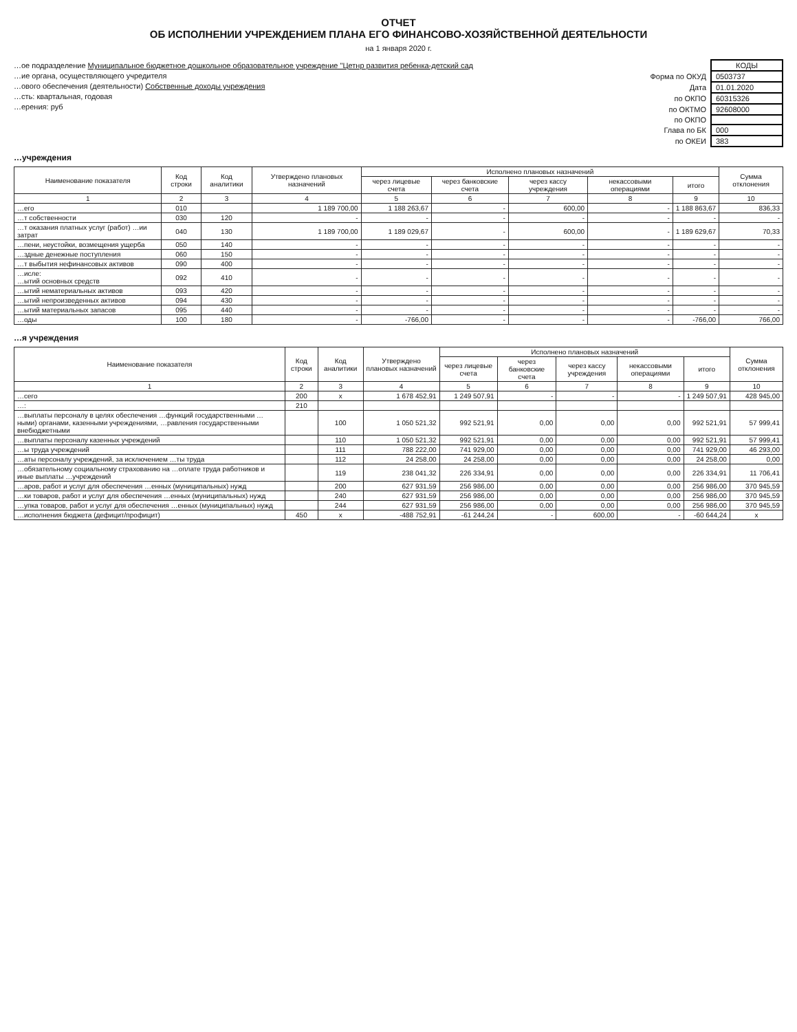ОТЧЕТ
ОБ ИСПОЛНЕНИИ УЧРЕЖДЕНИЕМ ПЛАНА ЕГО ФИНАНСОВО-ХОЗЯЙСТВЕННОЙ ДЕЯТЕЛЬНОСТИ
на 1 января 2020 г.
…ое подразделение Муниципальное бюджетное дошкольное образовательное учреждение "Цетнр развития ребенка-детский сад
…ие органа, осуществляющего учредителя
…ового обеспечения (деятельности) Собственные доходы учреждения
…сть: квартальная, годовая
…ерения: руб
| | КОДЫ |
| Форма по ОКУД | 0503737 |
| Дата | 01.01.2020 |
| по ОКПО | 60315326 |
| по ОКТМО | 92608000 |
| по ОКПО | |
| Глава по БК | 000 |
| по ОКЕИ | 383 |
…учреждения
| Наименование показателя | Код строки | Код аналитики | Утверждено плановых назначений | Исполнено плановых назначений | | | | | Сумма отклонения |
| --- | --- | --- | --- | --- | --- | --- | --- | --- | --- |
| | | | | через лицевые счета | через банковские счета | через кассу учреждения | некассовыми операциями | итого | |
| 1 | 2 | 3 | 4 | 5 | 6 | 7 | 8 | 9 | 10 |
| …его | 010 | | 1 189 700,00 | 1 188 263,67 | - | 600,00 | - | 1 188 863,67 | 836,33 |
| …т собственности | 030 | 120 | - | - | - | - | - | - | - |
| …т оказания платных услуг (работ) …ии затрат | 040 | 130 | 1 189 700,00 | 1 189 029,67 | - | 600,00 | - | 1 189 629,67 | 70,33 |
| …пени, неустойки, возмещения ущерба | 050 | 140 | - | - | - | - | - | - | - |
| …здные денежные поступления | 060 | 150 | - | - | - | - | - | - | - |
| …т выбытия нефинансовых активов | 090 | 400 | - | - | - | - | - | - | - |
| …исле: …ытий основных средств | 092 | 410 | - | - | - | - | - | - | - |
| …ытий нематериальных активов | 093 | 420 | - | - | - | - | - | - | - |
| …ытий непроизведенных активов | 094 | 430 | - | - | - | - | - | - | - |
| …ытий материальных запасов | 095 | 440 | - | - | - | - | - | - | - |
| …оды | 100 | 180 | - | -766,00 | - | - | - | -766,00 | 766,00 |
…я учреждения
| Наименование показателя | Код строки | Код аналитики | Утверждено плановых назначений | Исполнено плановых назначений | | | | | Сумма отклонения |
| --- | --- | --- | --- | --- | --- | --- | --- | --- | --- |
| | | | | через лицевые счета | через банковские счета | через кассу учреждения | некассовыми операциями | итого | |
| 1 | 2 | 3 | 4 | 5 | 6 | 7 | 8 | 9 | 10 |
| …сего | 200 | x | 1 678 452,91 | 1 249 507,91 | - | - | - | 1 249 507,91 | 428 945,00 |
| …: | 210 | | | | | | | | |
| …выплаты персоналу в целях обеспечения …функций государственными …ными) органами, казенными учреждениями, …равления государственными внебюджетными | | 100 | 1 050 521,32 | 992 521,91 | 0,00 | 0,00 | 0,00 | 992 521,91 | 57 999,41 |
| …выплаты персоналу казенных учреждений | | 110 | 1 050 521,32 | 992 521,91 | 0,00 | 0,00 | 0,00 | 992 521,91 | 57 999,41 |
| …ы труда учреждений | | 111 | 788 222,00 | 741 929,00 | 0,00 | 0,00 | 0,00 | 741 929,00 | 46 293,00 |
| …аты персоналу учреждений, за исключением …ты труда | | 112 | 24 258,00 | 24 258,00 | 0,00 | 0,00 | 0,00 | 24 258,00 | 0,00 |
| …обязательному социальному страхованию на …оплате труда работников и иные выплаты …учреждений | | 119 | 238 041,32 | 226 334,91 | 0,00 | 0,00 | 0,00 | 226 334,91 | 11 706,41 |
| …аров, работ и услуг для обеспечения …енных (муниципальных) нужд | | 200 | 627 931,59 | 256 986,00 | 0,00 | 0,00 | 0,00 | 256 986,00 | 370 945,59 |
| …ки товаров, работ и услуг для обеспечения …енных (муниципальных) нужд | | 240 | 627 931,59 | 256 986,00 | 0,00 | 0,00 | 0,00 | 256 986,00 | 370 945,59 |
| …упка товаров, работ и услуг для обеспечения …енных (муниципальных) нужд | | 244 | 627 931,59 | 256 986,00 | 0,00 | 0,00 | 0,00 | 256 986,00 | 370 945,59 |
| …исполнения бюджета (дефицит/профицит) | 450 | x | -488 752,91 | -61 244,24 | - | 600,00 | - | -60 644,24 | x |